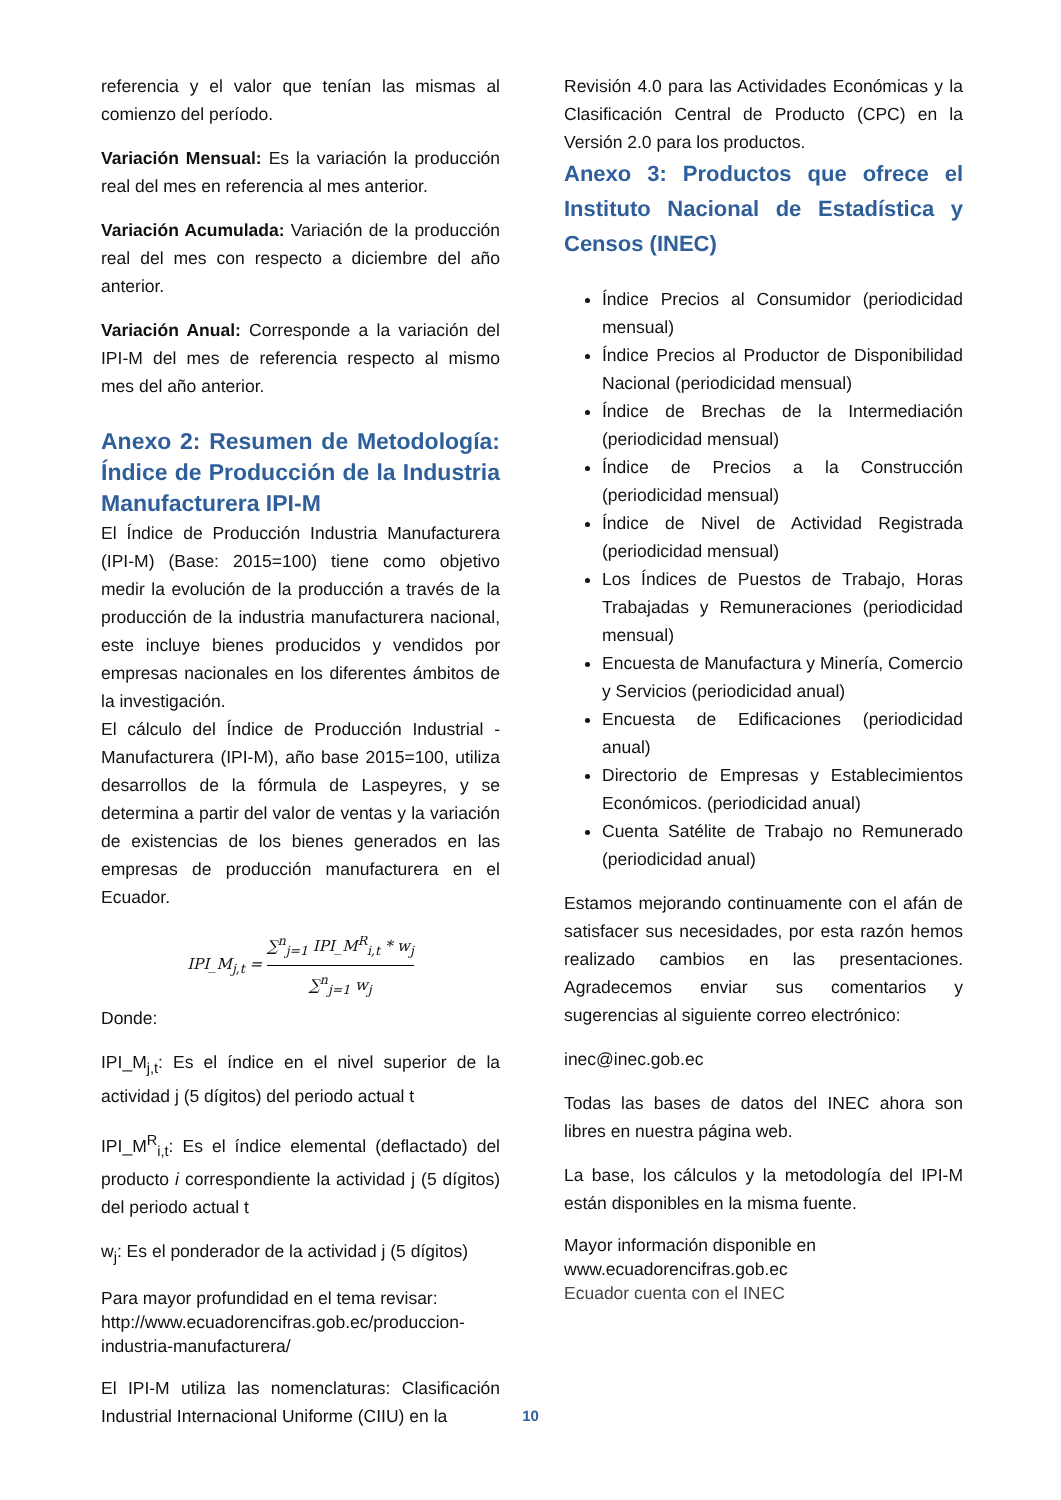referencia y el valor que tenían las mismas al comienzo del período.
Variación Mensual: Es la variación la producción real del mes en referencia al mes anterior.
Variación Acumulada: Variación de la producción real del mes con respecto a diciembre del año anterior.
Variación Anual: Corresponde a la variación del IPI-M del mes de referencia respecto al mismo mes del año anterior.
Anexo 2: Resumen de Metodología: Índice de Producción de la Industria Manufacturera IPI-M
El Índice de Producción Industria Manufacturera (IPI-M) (Base: 2015=100) tiene como objetivo medir la evolución de la producción a través de la producción de la industria manufacturera nacional, este incluye bienes producidos y vendidos por empresas nacionales en los diferentes ámbitos de la investigación.
El cálculo del Índice de Producción Industrial - Manufacturera (IPI-M), año base 2015=100, utiliza desarrollos de la fórmula de Laspeyres, y se determina a partir del valor de ventas y la variación de existencias de los bienes generados en las empresas de producción manufacturera en el Ecuador.
IPI_M<sub>j,t</sub> = ∑<sup>n</sup><sub>j=1</sub> IPI_M<sup>R</sup><sub>i,t</sub> * w<sub>j</sub> ∑<sup>n</sup><sub>j=1</sub> w<sub>j</sub>
Donde:
IPI_M<sub>j,t</sub>: Es el índice en el nivel superior de la actividad j (5 dígitos) del periodo actual t
IPI_M<sup>R</sup><sub>i,t</sub>: Es el índice elemental (deflactado) del producto i correspondiente la actividad j (5 dígitos) del periodo actual t
w<sub>j</sub>: Es el ponderador de la actividad j (5 dígitos)
Para mayor profundidad en el tema revisar: http://www.ecuadorencifras.gob.ec/produccion-industria-manufacturera/
El IPI-M utiliza las nomenclaturas: Clasificación Industrial Internacional Uniforme (CIIU) en la
Revisión 4.0 para las Actividades Económicas y la Clasificación Central de Producto (CPC) en la Versión 2.0 para los productos.
Anexo 3: Productos que ofrece el Instituto Nacional de Estadística y Censos (INEC)
Índice Precios al Consumidor (periodicidad mensual)
Índice Precios al Productor de Disponibilidad Nacional (periodicidad mensual)
Índice de Brechas de la Intermediación (periodicidad mensual)
Índice de Precios a la Construcción (periodicidad mensual)
Índice de Nivel de Actividad Registrada (periodicidad mensual)
Los Índices de Puestos de Trabajo, Horas Trabajadas y Remuneraciones (periodicidad mensual)
Encuesta de Manufactura y Minería, Comercio y Servicios (periodicidad anual)
Encuesta de Edificaciones (periodicidad anual)
Directorio de Empresas y Establecimientos Económicos. (periodicidad anual)
Cuenta Satélite de Trabajo no Remunerado (periodicidad anual)
Estamos mejorando continuamente con el afán de satisfacer sus necesidades, por esta razón hemos realizado cambios en las presentaciones. Agradecemos enviar sus comentarios y sugerencias al siguiente correo electrónico:
inec@inec.gob.ec
Todas las bases de datos del INEC ahora son libres en nuestra página web.
La base, los cálculos y la metodología del IPI-M están disponibles en la misma fuente.
Mayor información disponible en
www.ecuadorencifras.gob.ec
Ecuador cuenta con el INEC
10